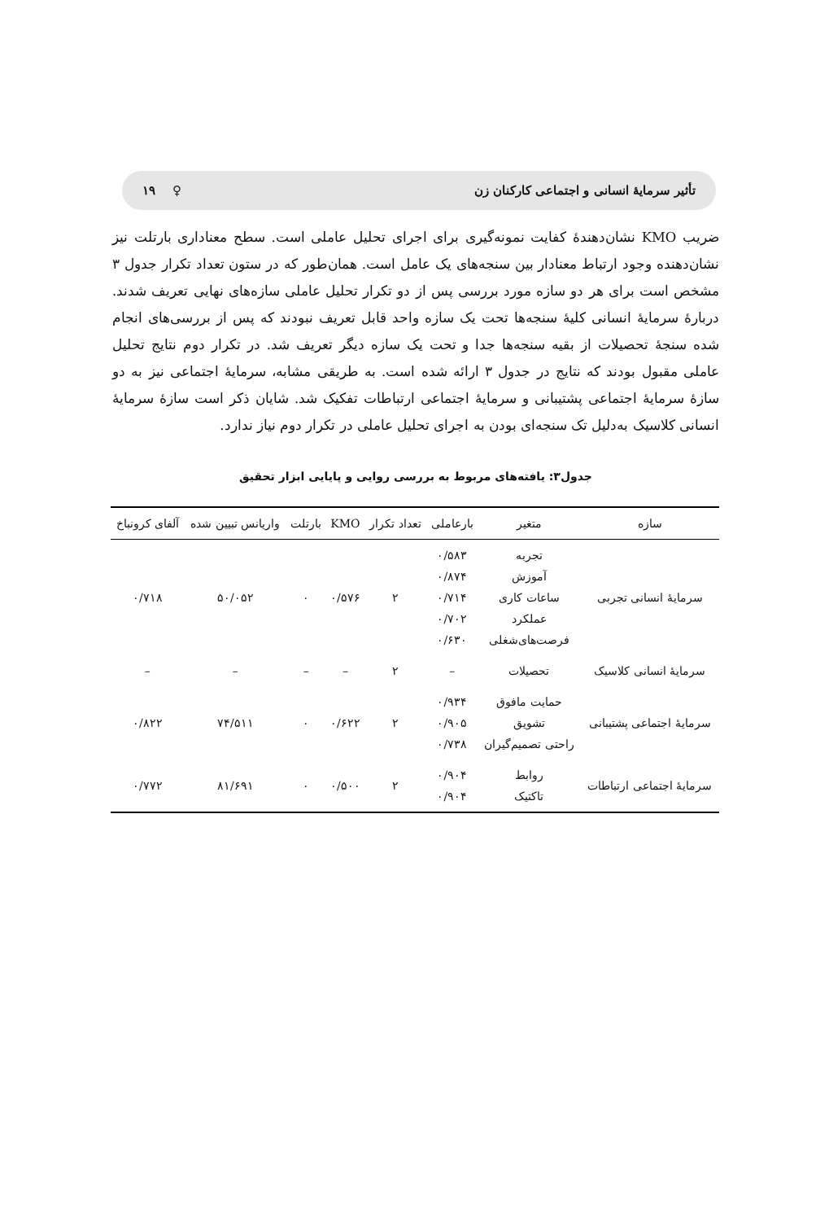تأثیر سرمایهٔ انسانی و اجتماعی کارکنان زن ♀ ۱۹
ضریب KMO نشان‌دهندهٔ کفایت نمونه‌گیری برای اجرای تحلیل عاملی است. سطح معناداری بارتلت نیز نشان‌دهنده وجود ارتباط معنادار بین سنجه‌های یک عامل است. همان‌طور که در ستون تعداد تکرار جدول ۳ مشخص است برای هر دو سازه مورد بررسی پس از دو تکرار تحلیل عاملی سازه‌های نهایی تعریف شدند. دربارهٔ سرمایهٔ انسانی کلیهٔ سنجه‌ها تحت یک سازه واحد قابل تعریف نبودند که پس از بررسی‌های انجام شده سنجهٔ تحصیلات از بقیه سنجه‌ها جدا و تحت یک سازه دیگر تعریف شد. در تکرار دوم نتایج تحلیل عاملی مقبول بودند که نتایج در جدول ۳ ارائه شده است. به طریقی مشابه، سرمایهٔ اجتماعی نیز به دو سازهٔ سرمایهٔ اجتماعی پشتیبانی و سرمایهٔ اجتماعی ارتباطات تفکیک شد. شایان ذکر است سازهٔ سرمایهٔ انسانی کلاسیک به‌دلیل تک سنجه‌ای بودن به اجرای تحلیل عاملی در تکرار دوم نیاز ندارد.
جدول۳: یافته‌های مربوط به بررسی روایی و پایایی ابزار تحقیق
| سازه | متغیر | بارعاملی | تعداد تکرار | KMO | بارتلت | واریانس تبیین شده | آلفای کرونباخ |
| --- | --- | --- | --- | --- | --- | --- | --- |
| سرمایهٔ انسانی تجربی | تجربه آموزش ساعات کاری عملکرد فرصت‌های‌شغلی | ۰/۵۸۳ ۰/۸۷۴ ۰/۷۱۴ ۰/۷۰۲ ۰/۶۳۰ | ۲ | ۰/۵۷۶ | ۰ | ۵۰/۰۵۲ | ۰/۷۱۸ |
| سرمایهٔ انسانی کلاسیک | تحصیلات | – | ۲ | – | – | – | – |
| سرمایهٔ اجتماعی پشتیبانی | حمایت مافوق تشویق راحتی تصمیم‌گیران | ۰/۹۳۴ ۰/۹۰۵ ۰/۷۳۸ | ۲ | ۰/۶۲۲ | ۰ | ۷۴/۵۱۱ | ۰/۸۲۲ |
| سرمایهٔ اجتماعی ارتباطات | روابط تاکتیک | ۰/۹۰۴ ۰/۹۰۴ | ۲ | ۰/۵۰۰ | ۰ | ۸۱/۶۹۱ | ۰/۷۷۲ |